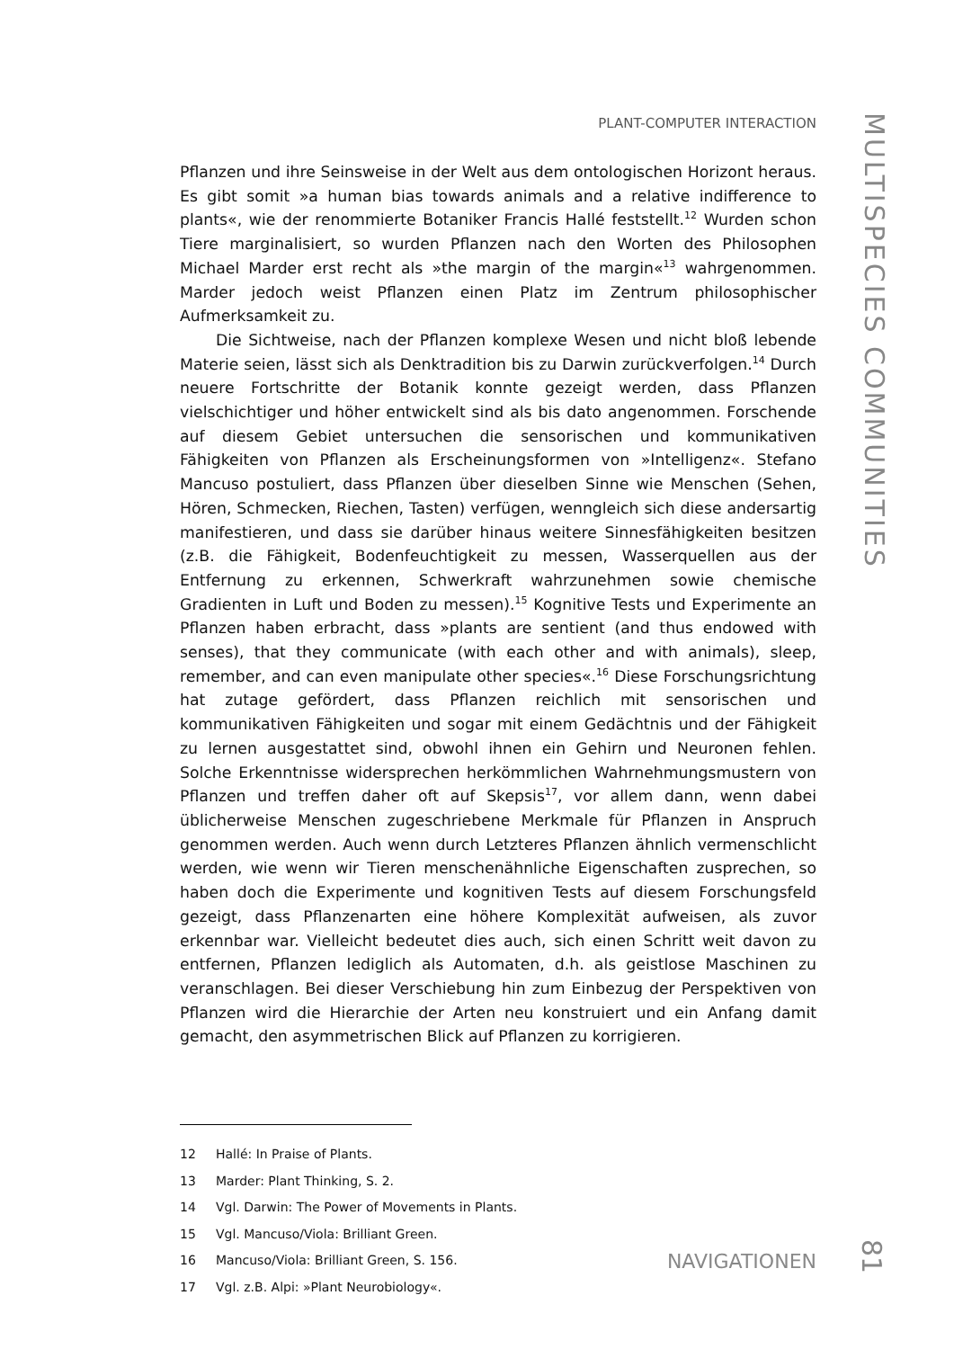PLANT-COMPUTER INTERACTION
MULTISPECIES COMMUNITIES
Pflanzen und ihre Seinsweise in der Welt aus dem ontologischen Horizont heraus. Es gibt somit »a human bias towards animals and a relative indifference to plants«, wie der renommierte Botaniker Francis Hallé feststellt.<sup>12</sup> Wurden schon Tiere marginalisiert, so wurden Pflanzen nach den Worten des Philosophen Michael Marder erst recht als »the margin of the margin«<sup>13</sup> wahrgenommen. Marder jedoch weist Pflanzen einen Platz im Zentrum philosophischer Aufmerksamkeit zu.
Die Sichtweise, nach der Pflanzen komplexe Wesen und nicht bloß lebende Materie seien, lässt sich als Denktradition bis zu Darwin zurückverfolgen.<sup>14</sup> Durch neuere Fortschritte der Botanik konnte gezeigt werden, dass Pflanzen vielschichtiger und höher entwickelt sind als bis dato angenommen. Forschende auf diesem Gebiet untersuchen die sensorischen und kommunikativen Fähigkeiten von Pflanzen als Erscheinungsformen von »Intelligenz«. Stefano Mancuso postuliert, dass Pflanzen über dieselben Sinne wie Menschen (Sehen, Hören, Schmecken, Riechen, Tasten) verfügen, wenngleich sich diese andersartig manifestieren, und dass sie darüber hinaus weitere Sinnesfähigkeiten besitzen (z.B. die Fähigkeit, Bodenfeuchtigkeit zu messen, Wasserquellen aus der Entfernung zu erkennen, Schwerkraft wahrzunehmen sowie chemische Gradienten in Luft und Boden zu messen).<sup>15</sup> Kognitive Tests und Experimente an Pflanzen haben erbracht, dass »plants are sentient (and thus endowed with senses), that they communicate (with each other and with animals), sleep, remember, and can even manipulate other species«.<sup>16</sup> Diese Forschungsrichtung hat zutage gefördert, dass Pflanzen reichlich mit sensorischen und kommunikativen Fähigkeiten und sogar mit einem Gedächtnis und der Fähigkeit zu lernen ausgestattet sind, obwohl ihnen ein Gehirn und Neuronen fehlen. Solche Erkenntnisse widersprechen herkömmlichen Wahrnehmungsmustern von Pflanzen und treffen daher oft auf Skepsis<sup>17</sup>, vor allem dann, wenn dabei üblicherweise Menschen zugeschriebene Merkmale für Pflanzen in Anspruch genommen werden. Auch wenn durch Letzteres Pflanzen ähnlich vermenschlicht werden, wie wenn wir Tieren menschenähnliche Eigenschaften zusprechen, so haben doch die Experimente und kognitiven Tests auf diesem Forschungsfeld gezeigt, dass Pflanzenarten eine höhere Komplexität aufweisen, als zuvor erkennbar war. Vielleicht bedeutet dies auch, sich einen Schritt weit davon zu entfernen, Pflanzen lediglich als Automaten, d.h. als geistlose Maschinen zu veranschlagen. Bei dieser Verschiebung hin zum Einbezug der Perspektiven von Pflanzen wird die Hierarchie der Arten neu konstruiert und ein Anfang damit gemacht, den asymmetrischen Blick auf Pflanzen zu korrigieren.
12 Hallé: In Praise of Plants.
13 Marder: Plant Thinking, S. 2.
14 Vgl. Darwin: The Power of Movements in Plants.
15 Vgl. Mancuso/Viola: Brilliant Green.
16 Mancuso/Viola: Brilliant Green, S. 156.
17 Vgl. z.B. Alpi: »Plant Neurobiology«.
NAVIGATIONEN
81